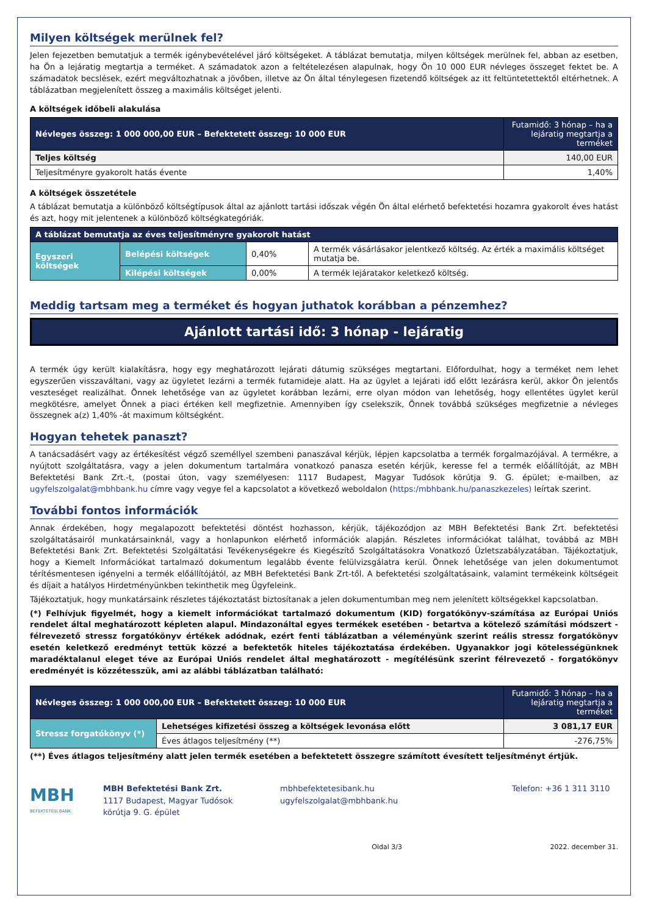Milyen költségek merülnek fel?
Jelen fejezetben bemutatjuk a termék igénybevételével járó költségeket. A táblázat bemutatja, milyen költségek merülnek fel, abban az esetben, ha Ön a lejáratig megtartja a terméket. A számadatok azon a feltételezésen alapulnak, hogy Ön 10 000 EUR névleges összeget fektet be. A számadatok becslések, ezért megváltozhatnak a jövőben, illetve az Ön által ténylegesen fizetendő költségek az itt feltüntetettektől eltérhetnek. A táblázatban megjelenített összeg a maximális költséget jelenti.
A költségek időbeli alakulása
| Névleges összeg: 1 000 000,00 EUR – Befektetett összeg: 10 000 EUR | Futamidő: 3 hónap – ha a lejáratig megtartja a terméket |
| --- | --- |
| Teljes költség | 140,00 EUR |
| Teljesítményre gyakorolt hatás évente | 1,40% |
A költségek összetétele
A táblázat bemutatja a különböző költségtípusok által az ajánlott tartási időszak végén Ön által elérhető befektetési hozamra gyakorolt éves hatást és azt, hogy mit jelentenek a különböző költségkategóriák.
| A táblázat bemutatja az éves teljesítményre gyakorolt hatást | | | |
| --- | --- | --- | --- |
| Egyszeri költségek | Belépési költségek | 0,40% | A termék vásárlásakor jelentkező költség. Az érték a maximális költséget mutatja be. |
| | Kilépési költségek | 0,00% | A termék lejáratakor keletkező költség. |
Meddig tartsam meg a terméket és hogyan juthatok korábban a pénzemhez?
Ajánlott tartási idő: 3 hónap - lejáratig
A termék úgy került kialakításra, hogy egy meghatározott lejárati dátumig szükséges megtartani. Előfordulhat, hogy a terméket nem lehet egyszerűen visszaváltani, vagy az ügyletet lezárni a termék futamideje alatt. Ha az ügylet a lejárati idő előtt lezárásra kerül, akkor Ön jelentős veszteséget realizálhat. Önnek lehetősége van az ügyletet korábban lezárni, erre olyan módon van lehetőség, hogy ellentétes ügylet kerül megkötésre, amelyet Önnek a piaci értéken kell megfizetnie. Amennyiben így cselekszik, Önnek továbbá szükséges megfizetnie a névleges összegnek a(z) 1,40% -át maximum költségként.
Hogyan tehetek panaszt?
A tanácsadásért vagy az értékesítést végző személlyel szembeni panaszával kérjük, lépjen kapcsolatba a termék forgalmazójával. A termékre, a nyújtott szolgáltatásra, vagy a jelen dokumentum tartalmára vonatkozó panasza esetén kérjük, keresse fel a termék előállítóját, az MBH Befektetési Bank Zrt.-t, (postai úton, vagy személyesen: 1117 Budapest, Magyar Tudósok körútja 9. G. épület; e-mailben, az ugyfelszolgalat@mbhbank.hu címre vagy vegye fel a kapcsolatot a következő weboldalon (https:/mbhbank.hu/panaszkezeles) leírtak szerint.
További fontos információk
Annak érdekében, hogy megalapozott befektetési döntést hozhasson, kérjük, tájékozódjon az MBH Befektetési Bank Zrt. befektetési szolgáltatásairól munkatársainknál, vagy a honlapunkon elérhető információk alapján. Részletes információkat találhat, továbbá az MBH Befektetési Bank Zrt. Befektetési Szolgáltatási Tevékenységekre és Kiegészítő Szolgáltatásokra Vonatkozó Üzletszabályzatában. Tájékoztatjuk, hogy a Kiemelt Információkat tartalmazó dokumentum legalább évente felülvizsgálatra kerül. Önnek lehetősége van jelen dokumentumot térítésmentesen igényelni a termék előállítójától, az MBH Befektetési Bank Zrt-től. A befektetési szolgáltatásaink, valamint termékeink költségeit és díjait a hatályos Hirdetményünkben tekinthetik meg Ügyfeleink.
Tájékoztatjuk, hogy munkatársaink részletes tájékoztatást biztosítanak a jelen dokumentumban meg nem jelenített költségekkel kapcsolatban.
(*) Felhívjuk figyelmét, hogy a kiemelt információkat tartalmazó dokumentum (KID) forgatókönyv-számítása az Európai Uniós rendelet által meghatározott képleten alapul. Mindazonáltal egyes termékek esetében - betartva a kötelező számítási módszert - félrevezető stressz forgatókönyv értékek adódnak, ezért fenti táblázatban a véleményünk szerint reális stressz forgatókönyv esetén keletkező eredményt tettük közzé a befektetők hiteles tájékoztatása érdekében. Ugyanakkor jogi kötelességünknek maradéktalanul eleget téve az Európai Uniós rendelet által meghatározott - megítélésünk szerint félrevezető - forgatókönyv eredményét is közzétesszük, ami az alábbi táblázatban található:
| Névleges összeg: 1 000 000,00 EUR – Befektetett összeg: 10 000 EUR | | Futamidő: 3 hónap – ha a lejáratig megtartja a terméket |
| --- | --- | --- |
| Stressz forgatókönyv (*) | Lehetséges kifizetési összeg a költségek levonása előtt | 3 081,17 EUR |
| | Éves átlagos teljesítmény (**) | -276,75% |
(**) Éves átlagos teljesítmény alatt jelen termék esetében a befektetett összegre számított évesített teljesítményt értjük.
MBH
BEFEKTETÉSI BANK
MBH Befektetési Bank Zrt.
1117 Budapest, Magyar Tudósok
körútja 9. G. épület
mbhbefektetesibank.hu
ugyfelszolgalat@mbhbank.hu
Telefon: +36 1 311 3110
Oldal 3/3 2022. december 31.